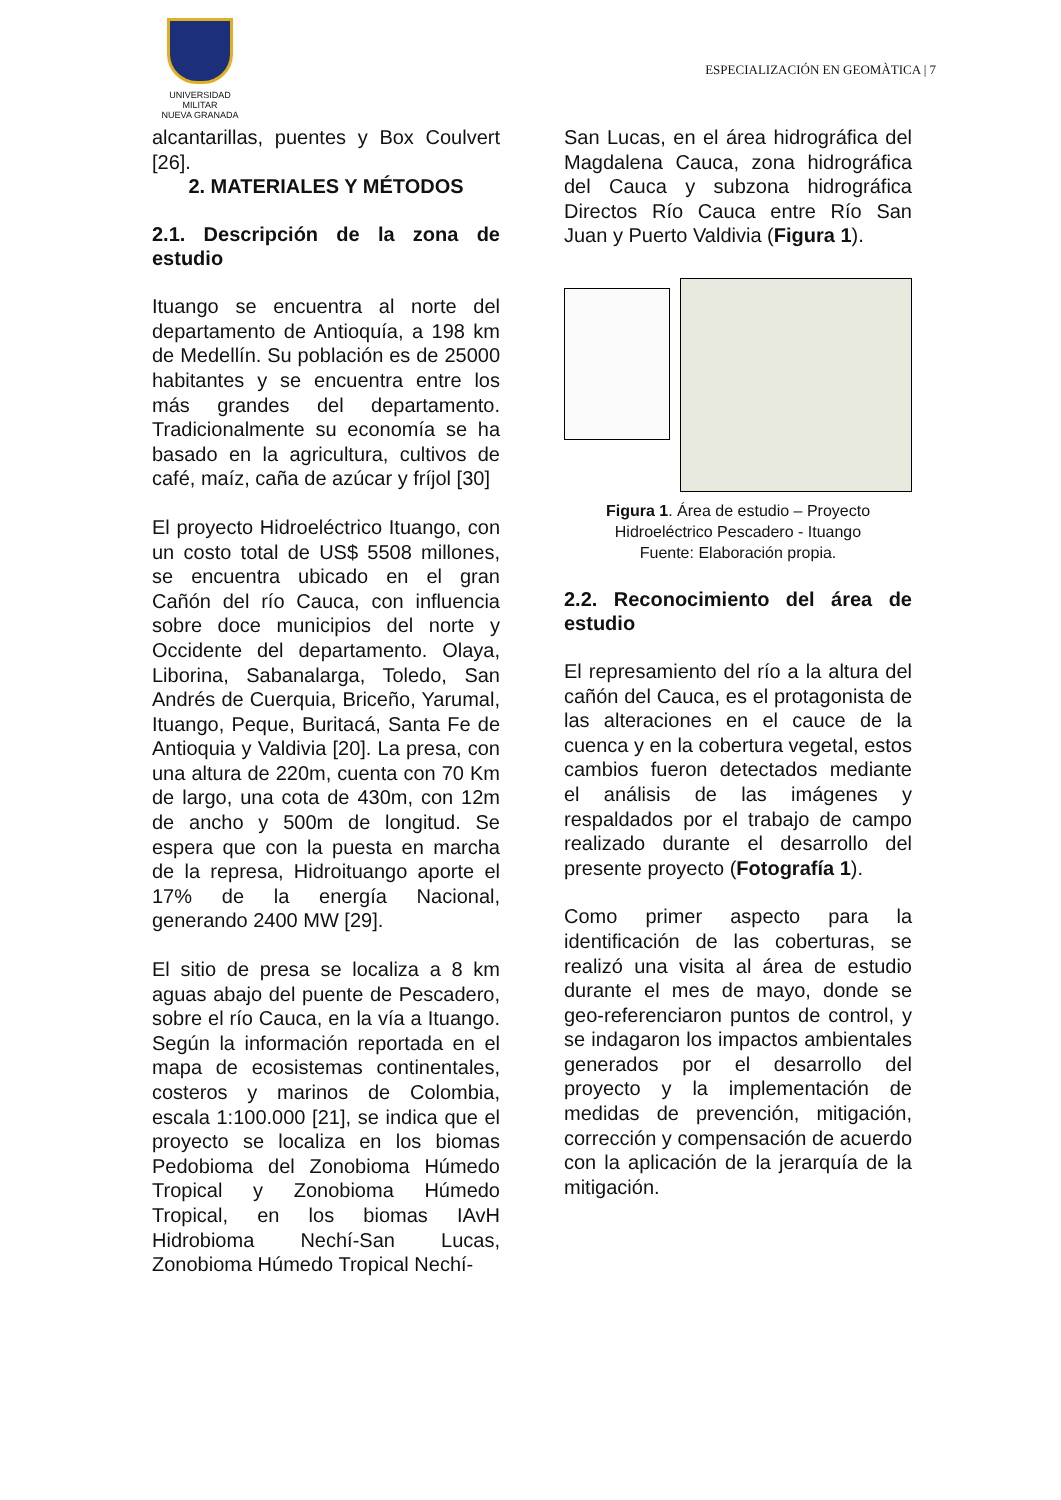UNIVERSIDAD MILITAR
NUEVA GRANADA
ESPECIALIZACIÓN EN GEOMÀTICA | 7
alcantarillas, puentes y Box Coulvert [26].
2. MATERIALES Y MÉTODOS
2.1. Descripción de la zona de estudio
Ituango se encuentra al norte del departamento de Antioquía, a 198 km de Medellín. Su población es de 25000 habitantes y se encuentra entre los más grandes del departamento. Tradicionalmente su economía se ha basado en la agricultura, cultivos de café, maíz, caña de azúcar y fríjol [30]
El proyecto Hidroeléctrico Ituango, con un costo total de US$ 5508 millones, se encuentra ubicado en el gran Cañón del río Cauca, con influencia sobre doce municipios del norte y Occidente del departamento. Olaya, Liborina, Sabanalarga, Toledo, San Andrés de Cuerquia, Briceño, Yarumal, Ituango, Peque, Buritacá, Santa Fe de Antioquia y Valdivia [20]. La presa, con una altura de 220m, cuenta con 70 Km de largo, una cota de 430m, con 12m de ancho y 500m de longitud. Se espera que con la puesta en marcha de la represa, Hidroituango aporte el 17% de la energía Nacional, generando 2400 MW [29].
El sitio de presa se localiza a 8 km aguas abajo del puente de Pescadero, sobre el río Cauca, en la vía a Ituango. Según la información reportada en el mapa de ecosistemas continentales, costeros y marinos de Colombia, escala 1:100.000 [21], se indica que el proyecto se localiza en los biomas Pedobioma del Zonobioma Húmedo Tropical y Zonobioma Húmedo Tropical, en los biomas IAvH Hidrobioma Nechí-San Lucas, Zonobioma Húmedo Tropical Nechí-
San Lucas, en el área hidrográfica del Magdalena Cauca, zona hidrográfica del Cauca y subzona hidrográfica Directos Río Cauca entre Río San Juan y Puerto Valdivia (Figura 1).
Figura 1. Área de estudio – Proyecto Hidroeléctrico Pescadero - Ituango
Fuente: Elaboración propia.
2.2. Reconocimiento del área de estudio
El represamiento del río a la altura del cañón del Cauca, es el protagonista de las alteraciones en el cauce de la cuenca y en la cobertura vegetal, estos cambios fueron detectados mediante el análisis de las imágenes y respaldados por el trabajo de campo realizado durante el desarrollo del presente proyecto (Fotografía 1).
Como primer aspecto para la identificación de las coberturas, se realizó una visita al área de estudio durante el mes de mayo, donde se geo-referenciaron puntos de control, y se indagaron los impactos ambientales generados por el desarrollo del proyecto y la implementación de medidas de prevención, mitigación, corrección y compensación de acuerdo con la aplicación de la jerarquía de la mitigación.